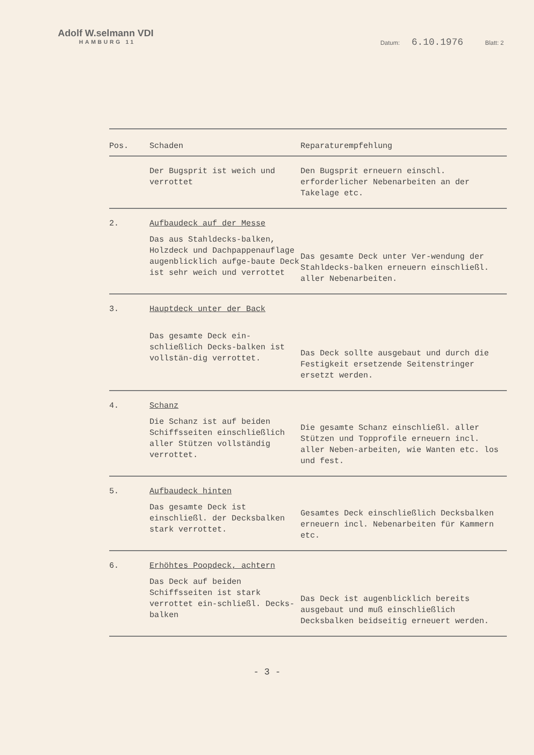Adolf W.selmann VDI
HAMBURG 11
Datum: 6.10.1976 Blatt: 2
| Pos. | Schaden | Reparaturempfehlung |
| --- | --- | --- |
| | Der Bugsprit ist weich und verrottet | Den Bugsprit erneuern einschl. erforderlicher Nebenarbeiten an der Takelage etc. |
| 2. | Aufbaudeck auf der Messe Das aus Stahldecks-balken, Holzdeck und Dachpappenauflage augenblicklich aufge-baute Deck ist sehr weich und verrottet | Das gesamte Deck unter Ver-wendung der Stahldecks-balken erneuern einschließl. aller Nebenarbeiten. |
| 3. | Hauptdeck unter der Back Das gesamte Deck ein-schließlich Decks-balken ist vollstän-dig verrottet. | Das Deck sollte ausgebaut und durch die Festigkeit ersetzende Seitenstringer ersetzt werden. |
| 4. | Schanz Die Schanz ist auf beiden Schiffsseiten einschließlich aller Stützen vollständig verrottet. | Die gesamte Schanz einschließl. aller Stützen und Topprofile erneuern incl. aller Neben-arbeiten, wie Wanten etc. los und fest. |
| 5. | Aufbaudeck hinten Das gesamte Deck ist einschließl. der Decksbalken stark verrottet. | Gesamtes Deck einschließlich Decksbalken erneuern incl. Nebenarbeiten für Kammern etc. |
| 6. | Erhöhtes Poopdeck, achtern Das Deck auf beiden Schiffsseiten ist stark verrottet ein-schließl. Decks-balken | Das Deck ist augenblicklich bereits ausgebaut und muß einschließlich Decksbalken beidseitig erneuert werden. |
- 3 -